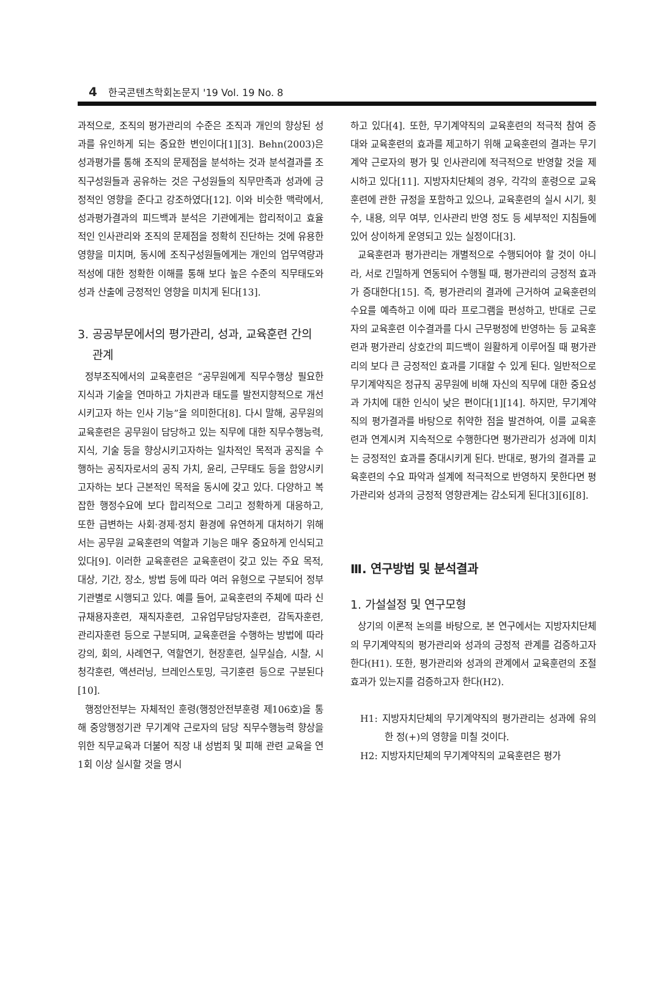4 한국콘텐츠학회논문지 '19 Vol. 19 No. 8
과적으로, 조직의 평가관리의 수준은 조직과 개인의 향상된 성과를 유인하게 되는 중요한 변인이다[1][3]. Behn(2003)은 성과평가를 통해 조직의 문제점을 분석하는 것과 분석결과를 조직구성원들과 공유하는 것은 구성원들의 직무만족과 성과에 긍정적인 영향을 준다고 강조하였다[12]. 이와 비슷한 맥락에서, 성과평가결과의 피드백과 분석은 기관에게는 합리적이고 효율적인 인사관리와 조직의 문제점을 정확히 진단하는 것에 유용한 영향을 미치며, 동시에 조직구성원들에게는 개인의 업무역량과 적성에 대한 정확한 이해를 통해 보다 높은 수준의 직무태도와 성과 산출에 긍정적인 영향을 미치게 된다[13].
3. 공공부문에서의 평가관리, 성과, 교육훈련 간의
관계
정부조직에서의 교육훈련은 “공무원에게 직무수행상 필요한 지식과 기술을 연마하고 가치관과 태도를 발전지향적으로 개선시키고자 하는 인사 기능”을 의미한다[8]. 다시 말해, 공무원의 교육훈련은 공무원이 담당하고 있는 직무에 대한 직무수행능력, 지식, 기술 등을 향상시키고자하는 일차적인 목적과 공직을 수행하는 공직자로서의 공직 가치, 윤리, 근무태도 등을 함양시키고자하는 보다 근본적인 목적을 동시에 갖고 있다. 다양하고 복잡한 행정수요에 보다 합리적으로 그리고 정확하게 대응하고, 또한 급변하는 사회·경제·정치 환경에 유연하게 대처하기 위해서는 공무원 교육훈련의 역할과 기능은 매우 중요하게 인식되고 있다[9]. 이러한 교육훈련은 교육훈련이 갖고 있는 주요 목적, 대상, 기간, 장소, 방법 등에 따라 여러 유형으로 구분되어 정부기관별로 시행되고 있다. 예를 들어, 교육훈련의 주체에 따라 신규채용자훈련, 재직자훈련, 고유업무담당자훈련, 감독자훈련, 관리자훈련 등으로 구분되며, 교육훈련을 수행하는 방법에 따라 강의, 회의, 사례연구, 역할연기, 현장훈련, 실무실습, 시찰, 시청각훈련, 액션러닝, 브레인스토밍, 극기훈련 등으로 구분된다[10].
행정안전부는 자체적인 훈령(행정안전부훈령 제106호)을 통해 중앙행정기관 무기계약 근로자의 담당 직무수행능력 향상을 위한 직무교육과 더불어 직장 내 성범죄 및 피해 관련 교육을 연 1회 이상 실시할 것을 명시
하고 있다[4]. 또한, 무기계약직의 교육훈련의 적극적 참여 증대와 교육훈련의 효과를 제고하기 위해 교육훈련의 결과는 무기계약 근로자의 평가 및 인사관리에 적극적으로 반영할 것을 제시하고 있다[11]. 지방자치단체의 경우, 각각의 훈령으로 교육훈련에 관한 규정을 포함하고 있으나, 교육훈련의 실시 시기, 횟수, 내용, 의무 여부, 인사관리 반영 정도 등 세부적인 지침들에 있어 상이하게 운영되고 있는 실정이다[3].
교육훈련과 평가관리는 개별적으로 수행되어야 할 것이 아니라, 서로 긴밀하게 연동되어 수행될 때, 평가관리의 긍정적 효과가 증대한다[15]. 즉, 평가관리의 결과에 근거하여 교육훈련의 수요를 예측하고 이에 따라 프로그램을 편성하고, 반대로 근로자의 교육훈련 이수결과를 다시 근무평정에 반영하는 등 교육훈련과 평가관리 상호간의 피드백이 원활하게 이루어질 때 평가관리의 보다 큰 긍정적인 효과를 기대할 수 있게 된다. 일반적으로 무기계약직은 정규직 공무원에 비해 자신의 직무에 대한 중요성과 가치에 대한 인식이 낮은 편이다[1][14]. 하지만, 무기계약직의 평가결과를 바탕으로 취약한 점을 발견하여, 이를 교육훈련과 연계시켜 지속적으로 수행한다면 평가관리가 성과에 미치는 긍정적인 효과를 증대시키게 된다. 반대로, 평가의 결과를 교육훈련의 수요 파악과 설계에 적극적으로 반영하지 못한다면 평가관리와 성과의 긍정적 영향관계는 감소되게 된다[3][6][8].
Ⅲ. 연구방법 및 분석결과
1. 가설설정 및 연구모형
상기의 이론적 논의를 바탕으로, 본 연구에서는 지방자치단체의 무기계약직의 평가관리와 성과의 긍정적 관계를 검증하고자 한다(H1). 또한, 평가관리와 성과의 관계에서 교육훈련의 조절효과가 있는지를 검증하고자 한다(H2).
H1: 지방자치단체의 무기계약직의 평가관리는 성과에 유의한 정(+)의 영향을 미칠 것이다.
H2: 지방자치단체의 무기계약직의 교육훈련은 평가